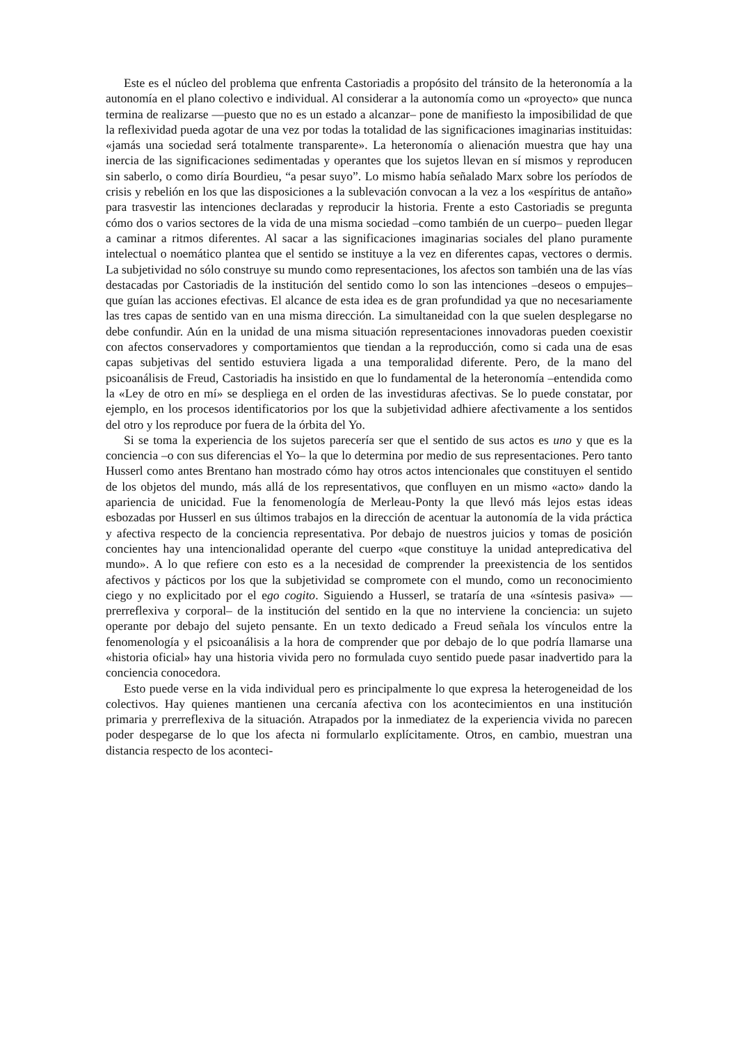Este es el núcleo del problema que enfrenta Castoriadis a propósito del tránsito de la heteronomía a la autonomía en el plano colectivo e individual. Al considerar a la autonomía como un «proyecto» que nunca termina de realizarse —puesto que no es un estado a alcanzar– pone de manifiesto la imposibilidad de que la reflexividad pueda agotar de una vez por todas la totalidad de las significaciones imaginarias instituidas: «jamás una sociedad será totalmente transparente». La heteronomía o alienación muestra que hay una inercia de las significaciones sedimentadas y operantes que los sujetos llevan en sí mismos y reproducen sin saberlo, o como diría Bourdieu, “a pesar suyo”. Lo mismo había señalado Marx sobre los períodos de crisis y rebelión en los que las disposiciones a la sublevación convocan a la vez a los «espíritus de antaño» para trasvestir las intenciones declaradas y reproducir la historia. Frente a esto Castoriadis se pregunta cómo dos o varios sectores de la vida de una misma sociedad –como también de un cuerpo– pueden llegar a caminar a ritmos diferentes. Al sacar a las significaciones imaginarias sociales del plano puramente intelectual o noemático plantea que el sentido se instituye a la vez en diferentes capas, vectores o dermis. La subjetividad no sólo construye su mundo como representaciones, los afectos son también una de las vías destacadas por Castoriadis de la institución del sentido como lo son las intenciones –deseos o empujes– que guían las acciones efectivas. El alcance de esta idea es de gran profundidad ya que no necesariamente las tres capas de sentido van en una misma dirección. La simultaneidad con la que suelen desplegarse no debe confundir. Aún en la unidad de una misma situación representaciones innovadoras pueden coexistir con afectos conservadores y comportamientos que tiendan a la reproducción, como si cada una de esas capas subjetivas del sentido estuviera ligada a una temporalidad diferente. Pero, de la mano del psicoanálisis de Freud, Castoriadis ha insistido en que lo fundamental de la heteronomía –entendida como la «Ley de otro en mí» se despliega en el orden de las investiduras afectivas. Se lo puede constatar, por ejemplo, en los procesos identificatorios por los que la subjetividad adhiere afectivamente a los sentidos del otro y los reproduce por fuera de la órbita del Yo.
Si se toma la experiencia de los sujetos parecería ser que el sentido de sus actos es uno y que es la conciencia –o con sus diferencias el Yo– la que lo determina por medio de sus representaciones. Pero tanto Husserl como antes Brentano han mostrado cómo hay otros actos intencionales que constituyen el sentido de los objetos del mundo, más allá de los representativos, que confluyen en un mismo «acto» dando la apariencia de unicidad. Fue la fenomenología de Merleau-Ponty la que llevó más lejos estas ideas esbozadas por Husserl en sus últimos trabajos en la dirección de acentuar la autonomía de la vida práctica y afectiva respecto de la conciencia representativa. Por debajo de nuestros juicios y tomas de posición concientes hay una intencionalidad operante del cuerpo «que constituye la unidad antepredicativa del mundo». A lo que refiere con esto es a la necesidad de comprender la preexistencia de los sentidos afectivos y pácticos por los que la subjetividad se compromete con el mundo, como un reconocimiento ciego y no explicitado por el ego cogito. Siguiendo a Husserl, se trataría de una «síntesis pasiva» —prerreflexiva y corporal– de la institución del sentido en la que no interviene la conciencia: un sujeto operante por debajo del sujeto pensante. En un texto dedicado a Freud señala los vínculos entre la fenomenología y el psicoanálisis a la hora de comprender que por debajo de lo que podría llamarse una «historia oficial» hay una historia vivida pero no formulada cuyo sentido puede pasar inadvertido para la conciencia conocedora.
Esto puede verse en la vida individual pero es principalmente lo que expresa la heterogeneidad de los colectivos. Hay quienes mantienen una cercanía afectiva con los acontecimientos en una institución primaria y prerreflexiva de la situación. Atrapados por la inmediatez de la experiencia vivida no parecen poder despegarse de lo que los afecta ni formularlo explícitamente. Otros, en cambio, muestran una distancia respecto de los aconteci-